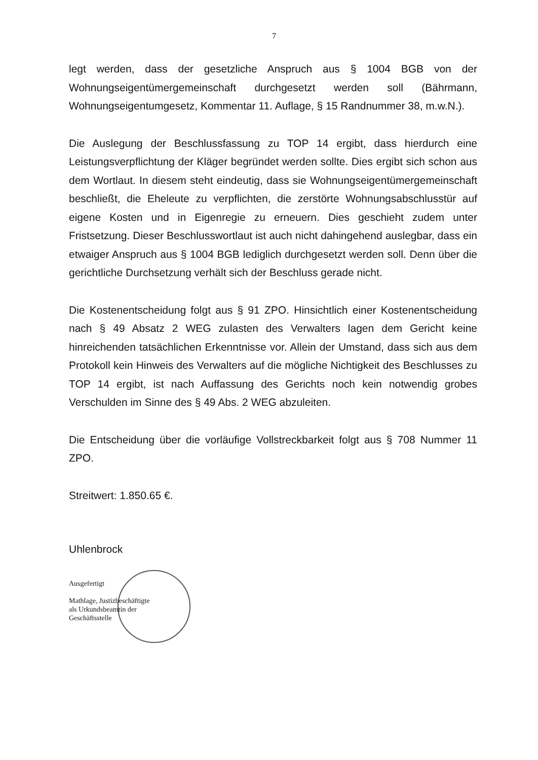7
legt werden, dass der gesetzliche Anspruch aus § 1004 BGB von der Wohnungseigentümergemeinschaft durchgesetzt werden soll (Bährmann, Wohnungseigentumgesetz, Kommentar 11. Auflage, § 15 Randnummer 38, m.w.N.).
Die Auslegung der Beschlussfassung zu TOP 14 ergibt, dass hierdurch eine Leistungsverpflichtung der Kläger begründet werden sollte. Dies ergibt sich schon aus dem Wortlaut. In diesem steht eindeutig, dass sie Wohnungseigentümergemeinschaft beschließt, die Eheleute zu verpflichten, die zerstörte Wohnungsabschlusstür auf eigene Kosten und in Eigenregie zu erneuern. Dies geschieht zudem unter Fristsetzung. Dieser Beschlusswortlaut ist auch nicht dahingehend auslegbar, dass ein etwaiger Anspruch aus § 1004 BGB lediglich durchgesetzt werden soll. Denn über die gerichtliche Durchsetzung verhält sich der Beschluss gerade nicht.
Die Kostenentscheidung folgt aus § 91 ZPO. Hinsichtlich einer Kostenentscheidung nach § 49 Absatz 2 WEG zulasten des Verwalters lagen dem Gericht keine hinreichenden tatsächlichen Erkenntnisse vor. Allein der Umstand, dass sich aus dem Protokoll kein Hinweis des Verwalters auf die mögliche Nichtigkeit des Beschlusses zu TOP 14 ergibt, ist nach Auffassung des Gerichts noch kein notwendig grobes Verschulden im Sinne des § 49 Abs. 2 WEG abzuleiten.
Die Entscheidung über die vorläufige Vollstreckbarkeit folgt aus § 708 Nummer 11 ZPO.
Streitwert: 1.850.65 €.
Uhlenbrock
Ausgefertigt
Mathlage, Justizbeschäftigte
als Urkundsbeamtin der
Geschäftsstelle